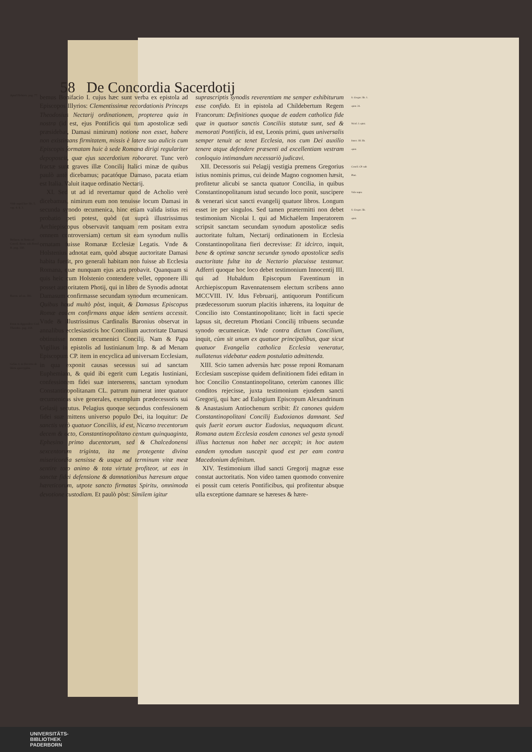58 De Concordia Sacerdotij
Apud Holsten. pag. 77.
Vide suprà hoc lib. 5. cap. 4. §. 3.
Holsten. in Notis ad Concil. Rom. sub Bonif. II. pag. 160.
Baron. ad an. 381.
Extat in Appendice Cod. Theodos. pag. 218.
Gelas. I. in Decreto de libris apocryphis.
bemus Bonifacio I. cujus hæc sunt verba ex epistola ad Episcopos Illyrios: Clementissimæ recordationis Princeps Theodosius Nectarij ordinationem, propterea quia in nostra (id est, ejus Pontificis qui tum apostolicæ sedi præsidebat, Damasi nimirum) notione non esset, habere non existimans firmitatem, missis è latere suo aulicis cum Episcopis formatam huic à sede Romana dirigi regulariter depoposcit, quæ ejus sacerdotium roboraret. Tunc verò fractæ sunt graves illæ Concilij Italici minæ de quibus paulò antè dicebamus; pacatóque Damaso, pacata etiam est Italia. Valuit itaque ordinatio Nectarij.
XI. Sed ut ad id revertamur quod de Acholio verè dicebamus, nimirum eum non tenuisse locum Damasi in secunda synodo œcumenica, hinc etiam valida istius rei probatio peti potest, quòd (ut suprà illustrissimus Archiepiscopus observavit tanquam rem positam extra omnem controversiam) certum sit eam synodum nullis ornatam fuisse Romanæ Ecclesiæ Legatis. Vnde & Holstenius adnotat eam, quòd absque auctoritate Damasi habita fuerit, pro generali habitam non fuisse ab Ecclesia Romana, quæ nunquam ejus acta probavit. Quanquam si quis heic cum Holstenio contendere vellet, opponere illi posset auctoritatem Photij, qui in libro de Synodis adnotat Damasum confirmasse secundam synodum œcumenicam. Quibus haud multò pòst, inquit, & Damasus Episcopus Romæ eadem confirmans atque idem sentiens accessit. Vnde & illustrissimus Cardinalis Baronius observat in annalibus ecclesiasticis hoc Concilium auctoritate Damasi obtinuisse nomen œcumenici Concilij. Nam & Papa Vigilius in epistolis ad Iustinianum Imp. & ad Menam Episcopum CP. item in encyclica ad universam Ecclesiam, in qua exponit causas secessus sui ad sanctam Euphemiam, & quid ibi egerit cum Legatis Iustiniani, confessionem fidei suæ interserens, sanctam synodum Constantinopolitanam CL. patrum numerat inter quatuor œcumenicas sive generales, exemplum prædecessoris sui Gelasij secutus. Pelagius quoque secundus confessionem fidei suæ mittens universo populo Dei, ita loquitur: De sanctis verò quatuor Conciliis, id est, Nicæno trecentorum decem & octo, Constantinopolitano centum quinquaginta, Ephesino primo ducentorum, sed & Chalcedonensi sexcentorum triginta, ita me protegente divina misericordia sensisse & usque ad terminum vitæ meæ sentire toto animo & tota virtute profiteor, ut eas in sanctæ fidei defensione & damnationibus hæresum atque hæreticorum, utpote sancto firmatas Spiritu, omnimoda devotione custodiam. Et paulò pòst: Similem igitur
suprascriptis synodis reverentiam me semper exhibiturum esse confido. Et in epistola ad Childebertum Regem Francorum: Definitiones quoque de eadem catholica fide quæ in quatuor sanctis Conciliis statutæ sunt, sed & memorati Pontificis, id est, Leonis primi, quas universalis semper tenuit ac tenet Ecclesia, nos cum Dei auxilio tenere atque defendere præsenti ad excellentiam vestram conloquio intimandum necessariò judicavi.
XII. Decessoris sui Pelagij vestigia premens Gregorius istius nominis primus, cui deinde Magno cognomen hæsit, profitetur alicubi se sancta quatuor Concilia, in quibus Constantinopolitanum istud secundo loco ponit, suscipere & venerari sicut sancti evangelij quatuor libros. Longum esset ire per singulos. Sed tamen prætermitti non debet testimonium Nicolai I. qui ad Michaëlem Imperatorem scripsit sanctam secundam synodum apostolicæ sedis auctoritate fultam, Nectarij ordinationem in Ecclesia Constantinopolitana fieri decrevisse: Et idcirco, inquit, bene & optimæ sanctæ secundæ synodo apostolicæ sedis auctoritate fultæ ita de Nectario placuisse testamur. Adferri quoque hoc loco debet testimonium Innocentij III. qui ad Hubaldum Episcopum Faventinum in Archiepiscopum Ravennatensem electum scribens anno MCCVIII. IV. Idus Februarij, antiquorum Pontificum prædecessorum suorum placitis inhærens, ita loquitur de Concilio isto Constantinopolitano; licèt in facti specie lapsus sit, decretum Photiani Concilij tribuens secundæ synodo œcumenicæ. Vnde contra dictum Concilium, inquit, cùm sit unum ex quatuor principalibus, quæ sicut quatuor Evangelia catholica Ecclesia veneratur, nullatenus videbatur eadem postulatio admittenda.
XIII. Scio tamen adversùs hæc posse reponi Romanam Ecclesiam suscepisse quidem definitionem fidei editam in hoc Concilio Constantinopolitano, ceterùm canones illic conditos rejecisse, juxta testimonium ejusdem sancti Gregorij, qui hæc ad Eulogium Episcopum Alexandrinum & Anastasium Antiochenum scribit: Et canones quidem Constantinopolitani Concilij Eudoxianos damnant. Sed quis fuerit eorum auctor Eudoxius, nequaquam dicunt. Romana autem Ecclesia eosdem canones vel gesta synodi illius hactenus non habet nec accepit; in hoc autem eandem synodum suscepit quod est per eam contra Macedonium definitum.
XIV. Testimonium illud sancti Gregorij magnæ esse constat auctoritatis. Non video tamen quomodo convenire ei possit cum ceteris Pontificibus, qui profitentur absque ulla exceptione damnare se hæreses & hære-
S. Gregor. lib. 1. epist. 24.
Nicol. I. epist.
Innoc. III. lib. epist.
Concil. CP. sub Phot.
Vide supra
S. Gregor. lib. epist.
UNIVERSITÄTS-
BIBLIOTHEK
PADERBORN